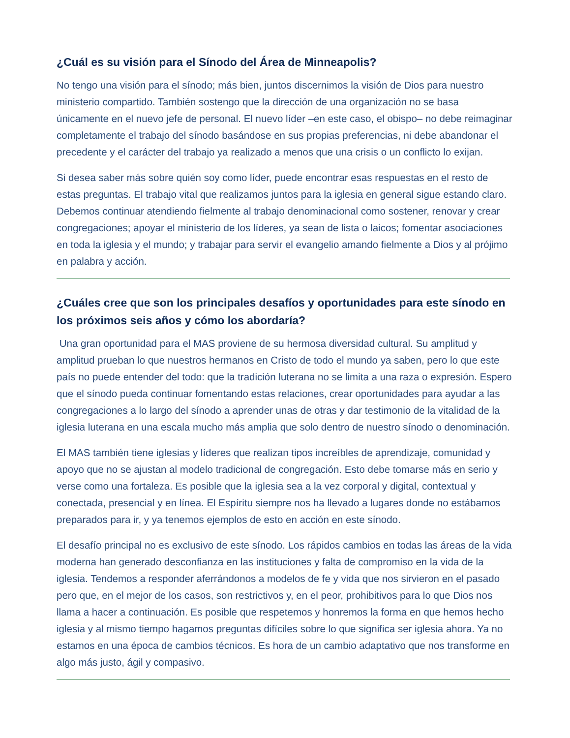¿Cuál es su visión para el Sínodo del Área de Minneapolis?
No tengo una visión para el sínodo; más bien, juntos discernimos la visión de Dios para nuestro ministerio compartido. También sostengo que la dirección de una organización no se basa únicamente en el nuevo jefe de personal. El nuevo líder –en este caso, el obispo– no debe reimaginar completamente el trabajo del sínodo basándose en sus propias preferencias, ni debe abandonar el precedente y el carácter del trabajo ya realizado a menos que una crisis o un conflicto lo exijan.
Si desea saber más sobre quién soy como líder, puede encontrar esas respuestas en el resto de estas preguntas. El trabajo vital que realizamos juntos para la iglesia en general sigue estando claro. Debemos continuar atendiendo fielmente al trabajo denominacional como sostener, renovar y crear congregaciones; apoyar el ministerio de los líderes, ya sean de lista o laicos; fomentar asociaciones en toda la iglesia y el mundo; y trabajar para servir el evangelio amando fielmente a Dios y al prójimo en palabra y acción.
¿Cuáles cree que son los principales desafíos y oportunidades para este sínodo en los próximos seis años y cómo los abordaría?
Una gran oportunidad para el MAS proviene de su hermosa diversidad cultural. Su amplitud y amplitud prueban lo que nuestros hermanos en Cristo de todo el mundo ya saben, pero lo que este país no puede entender del todo: que la tradición luterana no se limita a una raza o expresión. Espero que el sínodo pueda continuar fomentando estas relaciones, crear oportunidades para ayudar a las congregaciones a lo largo del sínodo a aprender unas de otras y dar testimonio de la vitalidad de la iglesia luterana en una escala mucho más amplia que solo dentro de nuestro sínodo o denominación.
El MAS también tiene iglesias y líderes que realizan tipos increíbles de aprendizaje, comunidad y apoyo que no se ajustan al modelo tradicional de congregación. Esto debe tomarse más en serio y verse como una fortaleza. Es posible que la iglesia sea a la vez corporal y digital, contextual y conectada, presencial y en línea. El Espíritu siempre nos ha llevado a lugares donde no estábamos preparados para ir, y ya tenemos ejemplos de esto en acción en este sínodo.
El desafío principal no es exclusivo de este sínodo. Los rápidos cambios en todas las áreas de la vida moderna han generado desconfianza en las instituciones y falta de compromiso en la vida de la iglesia. Tendemos a responder aferrándonos a modelos de fe y vida que nos sirvieron en el pasado pero que, en el mejor de los casos, son restrictivos y, en el peor, prohibitivos para lo que Dios nos llama a hacer a continuación. Es posible que respetemos y honremos la forma en que hemos hecho iglesia y al mismo tiempo hagamos preguntas difíciles sobre lo que significa ser iglesia ahora. Ya no estamos en una época de cambios técnicos. Es hora de un cambio adaptativo que nos transforme en algo más justo, ágil y compasivo.